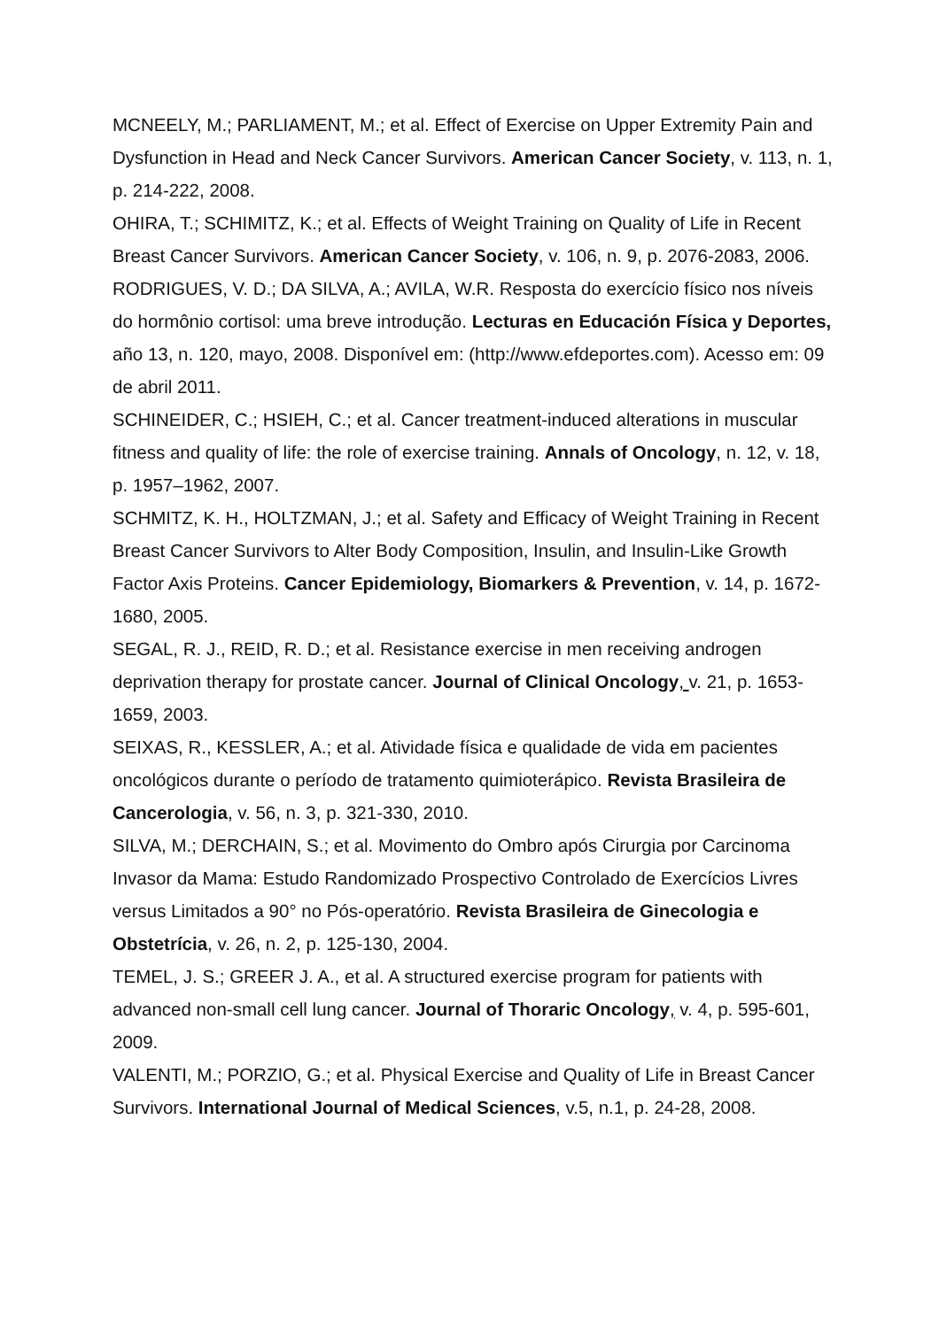MCNEELY, M.; PARLIAMENT, M.; et al. Effect of Exercise on Upper Extremity Pain and Dysfunction in Head and Neck Cancer Survivors. American Cancer Society, v. 113, n. 1, p. 214-222, 2008.
OHIRA, T.; SCHIMITZ, K.; et al. Effects of Weight Training on Quality of Life in Recent Breast Cancer Survivors. American Cancer Society, v. 106, n. 9, p. 2076-2083, 2006.
RODRIGUES, V. D.; DA SILVA, A.; AVILA, W.R. Resposta do exercício físico nos níveis do hormônio cortisol: uma breve introdução. Lecturas en Educación Física y Deportes, año 13, n. 120, mayo, 2008. Disponível em: (http://www.efdeportes.com). Acesso em: 09 de abril 2011.
SCHINEIDER, C.; HSIEH, C.; et al. Cancer treatment-induced alterations in muscular fitness and quality of life: the role of exercise training. Annals of Oncology, n. 12, v. 18, p. 1957–1962, 2007.
SCHMITZ, K. H., HOLTZMAN, J.; et al. Safety and Efficacy of Weight Training in Recent Breast Cancer Survivors to Alter Body Composition, Insulin, and Insulin-Like Growth Factor Axis Proteins. Cancer Epidemiology, Biomarkers & Prevention, v. 14, p. 1672-1680, 2005.
SEGAL, R. J., REID, R. D.; et al. Resistance exercise in men receiving androgen deprivation therapy for prostate cancer. Journal of Clinical Oncology, v. 21, p. 1653-1659, 2003.
SEIXAS, R., KESSLER, A.; et al. Atividade física e qualidade de vida em pacientes oncológicos durante o período de tratamento quimioterápico. Revista Brasileira de Cancerologia, v. 56, n. 3, p. 321-330, 2010.
SILVA, M.; DERCHAIN, S.; et al. Movimento do Ombro após Cirurgia por Carcinoma Invasor da Mama: Estudo Randomizado Prospectivo Controlado de Exercícios Livres versus Limitados a 90° no Pós-operatório. Revista Brasileira de Ginecologia e Obstetrícia, v. 26, n. 2, p. 125-130, 2004.
TEMEL, J. S.; GREER J. A., et al. A structured exercise program for patients with advanced non-small cell lung cancer. Journal of Thoraric Oncology, v. 4, p. 595-601, 2009.
VALENTI, M.; PORZIO, G.; et al. Physical Exercise and Quality of Life in Breast Cancer Survivors. International Journal of Medical Sciences, v.5, n.1, p. 24-28, 2008.